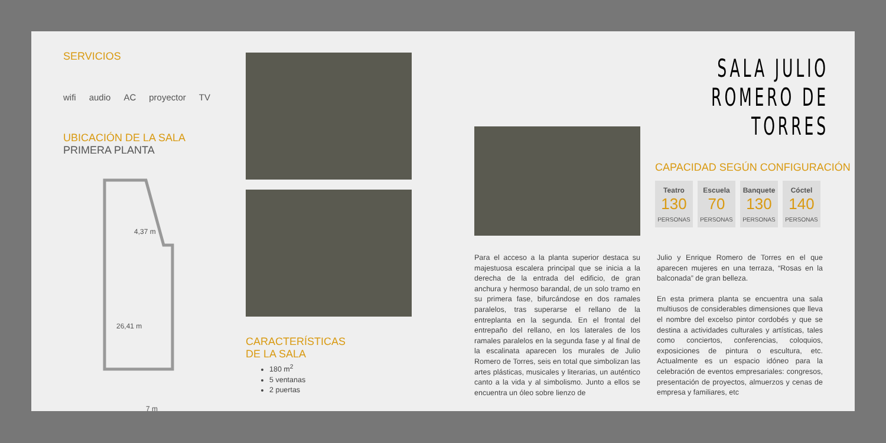SERVICIOS
wifi audio AC proyector TV
UBICACIÓN DE LA SALA
PRIMERA PLANTA
4,37 m
7 m
26,41 m
CARACTERÍSTICAS
DE LA SALA
180 m<sup>2</sup>
5 ventanas
2 puertas
SALA JULIO ROMERO DE TORRES
CAPACIDAD SEGÚN CONFIGURACIÓN
| Teatro 130 PERSONAS | Escuela 70 PERSONAS | Banquete 130 PERSONAS | Cóctel 140 PERSONAS |
Para el acceso a la planta superior destaca su majestuosa escalera principal que se inicia a la derecha de la entrada del edificio, de gran anchura y hermoso barandal, de un solo tramo en su primera fase, bifurcándose en dos ramales paralelos, tras superarse el rellano de la entreplanta en la segunda. En el frontal del entrepaño del rellano, en los laterales de los ramales paralelos en la segunda fase y al final de la escalinata aparecen los murales de Julio Romero de Torres, seis en total que simbolizan las artes plásticas, musicales y literarias, un auténtico canto a la vida y al simbolismo. Junto a ellos se encuentra un óleo sobre lienzo de
Julio y Enrique Romero de Torres en el que aparecen mujeres en una terraza, “Rosas en la balconada” de gran belleza.
En esta primera planta se encuentra una sala multiusos de considerables dimensiones que lleva el nombre del excelso pintor cordobés y que se destina a actividades culturales y artísticas, tales como conciertos, conferencias, coloquios, exposiciones de pintura o escultura, etc. Actualmente es un espacio idóneo para la celebración de eventos empresariales: congresos, presentación de proyectos, almuerzos y cenas de empresa y familiares, etc